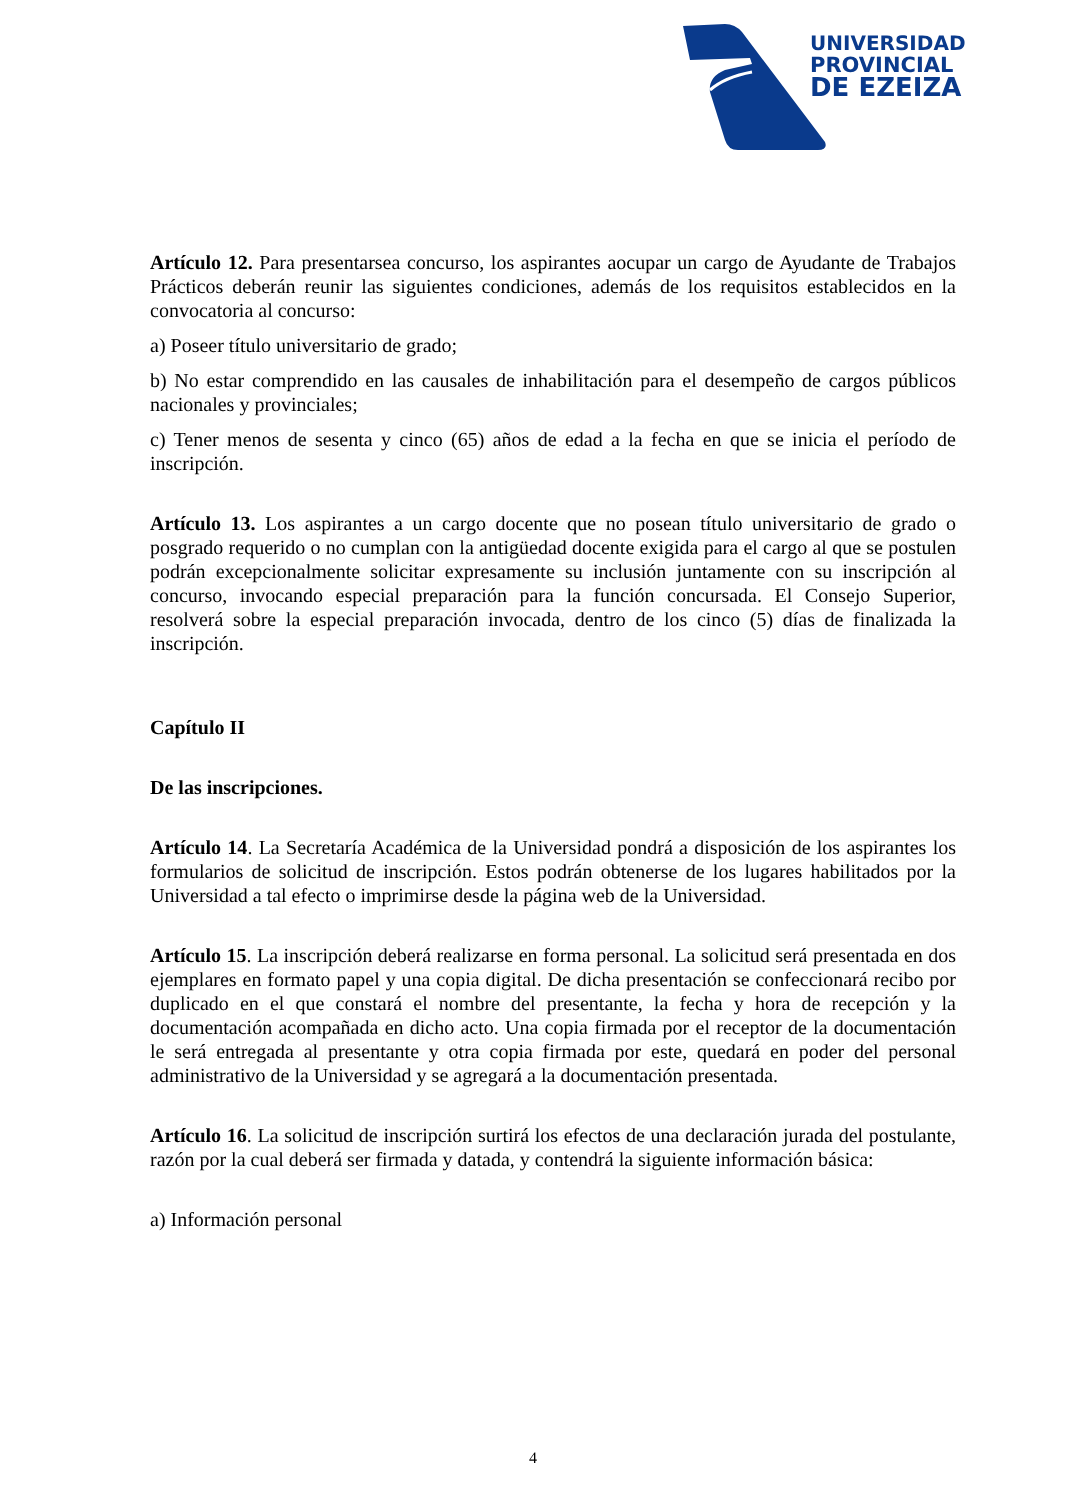UNIVERSIDAD
PROVINCIAL
DE EZEIZA
Artículo 12. Para presentarsea concurso, los aspirantes aocupar un cargo de Ayudante de Trabajos Prácticos deberán reunir las siguientes condiciones, además de los requisitos establecidos en la convocatoria al concurso:
a) Poseer título universitario de grado;
b) No estar comprendido en las causales de inhabilitación para el desempeño de cargos públicos nacionales y provinciales;
c) Tener menos de sesenta y cinco (65) años de edad a la fecha en que se inicia el período de inscripción.
Artículo 13. Los aspirantes a un cargo docente que no posean título universitario de grado o posgrado requerido o no cumplan con la antigüedad docente exigida para el cargo al que se postulen podrán excepcionalmente solicitar expresamente su inclusión juntamente con su inscripción al concurso, invocando especial preparación para la función concursada. El Consejo Superior, resolverá sobre la especial preparación invocada, dentro de los cinco (5) días de finalizada la inscripción.
Capítulo II
De las inscripciones.
Artículo 14. La Secretaría Académica de la Universidad pondrá a disposición de los aspirantes los formularios de solicitud de inscripción. Estos podrán obtenerse de los lugares habilitados por la Universidad a tal efecto o imprimirse desde la página web de la Universidad.
Artículo 15. La inscripción deberá realizarse en forma personal. La solicitud será presentada en dos ejemplares en formato papel y una copia digital. De dicha presentación se confeccionará recibo por duplicado en el que constará el nombre del presentante, la fecha y hora de recepción y la documentación acompañada en dicho acto. Una copia firmada por el receptor de la documentación le será entregada al presentante y otra copia firmada por este, quedará en poder del personal administrativo de la Universidad y se agregará a la documentación presentada.
Artículo 16. La solicitud de inscripción surtirá los efectos de una declaración jurada del postulante, razón por la cual deberá ser firmada y datada, y contendrá la siguiente información básica:
a) Información personal
4